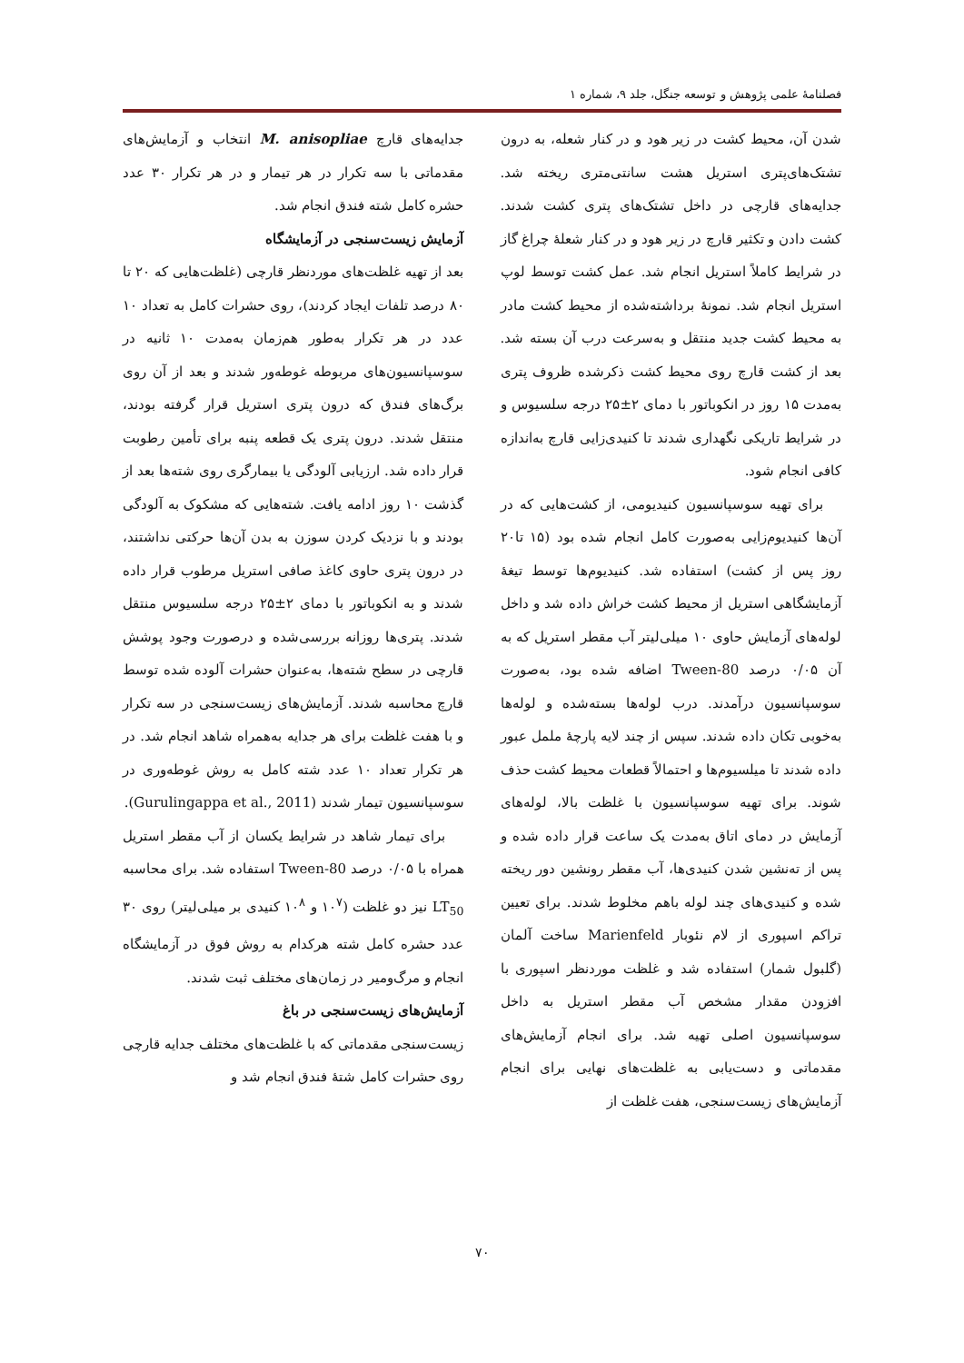فصلنامۀ علمی پژوهش و توسعه جنگل، جلد ۹، شماره ۱
شدن آن، محیط کشت در زیر هود و در کنار شعله، به درون تشتک‌های‌پتری استریل هشت سانتی‌متری ریخته شد. جدایه‌های قارچی در داخل تشتک‌های پتری کشت شدند. کشت دادن و تکثیر قارچ در زیر هود و در کنار شعلۀ چراغ گاز در شرایط کاملاً استریل انجام شد. عمل کشت توسط لوپ استریل انجام شد. نمونۀ برداشته‌شده از محیط کشت مادر به محیط کشت جدید منتقل و به‌سرعت درب آن بسته شد. بعد از کشت قارچ روی محیط کشت ذکرشده ظروف پتری به‌مدت ۱۵ روز در انکوباتور با دمای ۲±۲۵ درجه سلسیوس و در شرایط تاریکی نگهداری شدند تا کنیدی‌زایی قارچ به‌اندازه کافی انجام شود.
برای تهیه سوسپانسیون کنیدیومی، از کشت‌هایی که در آن‌ها کنیدیوم‌زایی به‌صورت کامل انجام شده بود (۱۵ تا۲۰ روز پس از کشت) استفاده شد. کنیدیوم‌ها توسط تیغۀ آزمایشگاهی استریل از محیط کشت خراش داده شد و داخل لوله‌های آزمایش حاوی ۱۰ میلی‌لیتر آب مقطر استریل که به آن ۰/۰۵ درصد Tween-80 اضافه شده بود، به‌صورت سوسپانسیون درآمدند. درب لوله‌ها بسته‌شده و لوله‌ها به‌خوبی تکان داده شدند. سپس از چند لایه پارچۀ ململ عبور داده شدند تا میلسیوم‌ها و احتمالاً قطعات محیط کشت حذف شوند. برای تهیه سوسپانسیون با غلظت بالا، لوله‌های آزمایش در دمای اتاق به‌مدت یک ساعت قرار داده شده و پس از ته‌نشین شدن کنیدی‌ها، آب مقطر رونشین دور ریخته شده و کنیدی‌های چند لوله باهم مخلوط شدند. برای تعیین تراکم اسپوری از لام نئوبار Marienfeld ساخت آلمان (گلبول شمار) استفاده شد و غلظت موردنظر اسپوری با افزودن مقدار مشخص آب مقطر استریل به داخل سوسپانسیون اصلی تهیه شد. برای انجام آزمایش‌های مقدماتی و دست‌یابی به غلظت‌های نهایی برای انجام آزمایش‌های زیست‌سنجی، هفت غلظت از
جدایه‌های قارچ M. anisopliae انتخاب و آزمایش‌های مقدماتی با سه تکرار در هر تیمار و در هر تکرار ۳۰ عدد حشره کامل شته فندق انجام شد.
آزمایش زیست‌سنجی در آزمایشگاه
بعد از تهیه غلظت‌های موردنظر قارچی (غلظت‌هایی که ۲۰ تا ۸۰ درصد تلفات ایجاد کردند)، روی حشرات کامل به تعداد ۱۰ عدد در هر تکرار به‌طور هم‌زمان به‌مدت ۱۰ ثانیه در سوسپانسیون‌های مربوطه غوطه‌ور شدند و بعد از آن روی برگ‌های فندق که درون پتری استریل قرار گرفته بودند، منتقل شدند. درون پتری یک قطعه پنبه برای تأمین رطوبت قرار داده شد. ارزیابی آلودگی یا بیمارگری روی شته‌ها بعد از گذشت ۱۰ روز ادامه یافت. شته‌هایی که مشکوک به آلودگی بودند و با نزدیک کردن سوزن به بدن آن‌ها حرکتی نداشتند، در درون پتری حاوی کاغذ صافی استریل مرطوب قرار داده شدند و به انکوباتور با دمای ۲±۲۵ درجه سلسیوس منتقل شدند. پتری‌ها روزانه بررسی‌شده و درصورت وجود پوشش قارچی در سطح شته‌ها، به‌عنوان حشرات آلوده شده توسط قارچ محاسبه شدند. آزمایش‌های زیست‌سنجی در سه تکرار و با هفت غلظت برای هر جدایه به‌همراه شاهد انجام شد. در هر تکرار تعداد ۱۰ عدد شته کامل به روش غوطه‌وری در سوسپانسیون تیمار شدند (Gurulingappa et al., 2011).
برای تیمار شاهد در شرایط یکسان از آب مقطر استریل همراه با ۰/۰۵ درصد Tween-80 استفاده شد. برای محاسبه LT<sub>50</sub> نیز دو غلظت (۱۰<sup>۷</sup> و ۱۰<sup>۸</sup> کنیدی بر میلی‌لیتر) روی ۳۰ عدد حشره کامل شته هرکدام به روش فوق در آزمایشگاه انجام و مرگ‌ومیر در زمان‌های مختلف ثبت شدند.
آزمایش‌های زیست‌سنجی در باغ
زیست‌سنجی مقدماتی که با غلظت‌های مختلف جدایه قارچی روی حشرات کامل شتۀ فندق انجام شد و
۷۰